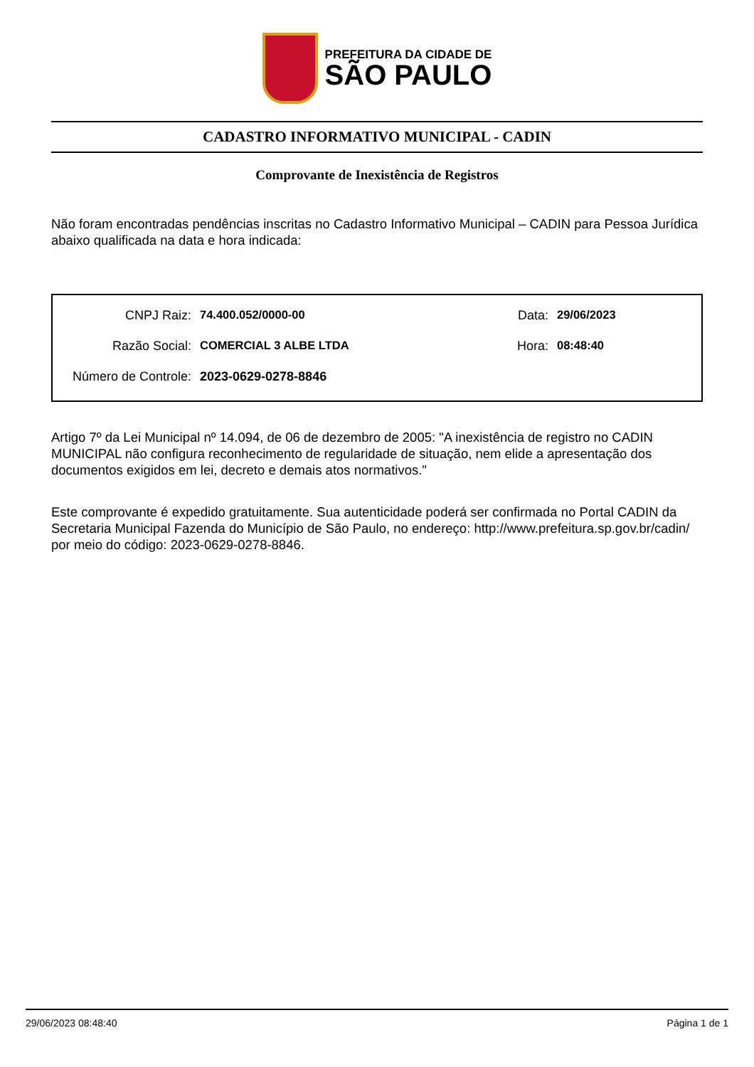PREFEITURA DA CIDADE DE
SÃO PAULO
CADASTRO INFORMATIVO MUNICIPAL - CADIN
Comprovante de Inexistência de Registros
Não foram encontradas pendências inscritas no Cadastro Informativo Municipal – CADIN para Pessoa Jurídica abaixo qualificada na data e hora indicada:
CNPJ Raiz: 74.400.052/0000-00 Data: 29/06/2023
Razão Social: COMERCIAL 3 ALBE LTDA Hora: 08:48:40
Número de Controle: 2023-0629-0278-8846
Artigo 7º da Lei Municipal nº 14.094, de 06 de dezembro de 2005: "A inexistência de registro no CADIN MUNICIPAL não configura reconhecimento de regularidade de situação, nem elide a apresentação dos documentos exigidos em lei, decreto e demais atos normativos."
Este comprovante é expedido gratuitamente. Sua autenticidade poderá ser confirmada no Portal CADIN da Secretaria Municipal Fazenda do Município de São Paulo, no endereço: http://www.prefeitura.sp.gov.br/cadin/ por meio do código: 2023-0629-0278-8846.
29/06/2023 08:48:40 Página 1 de 1